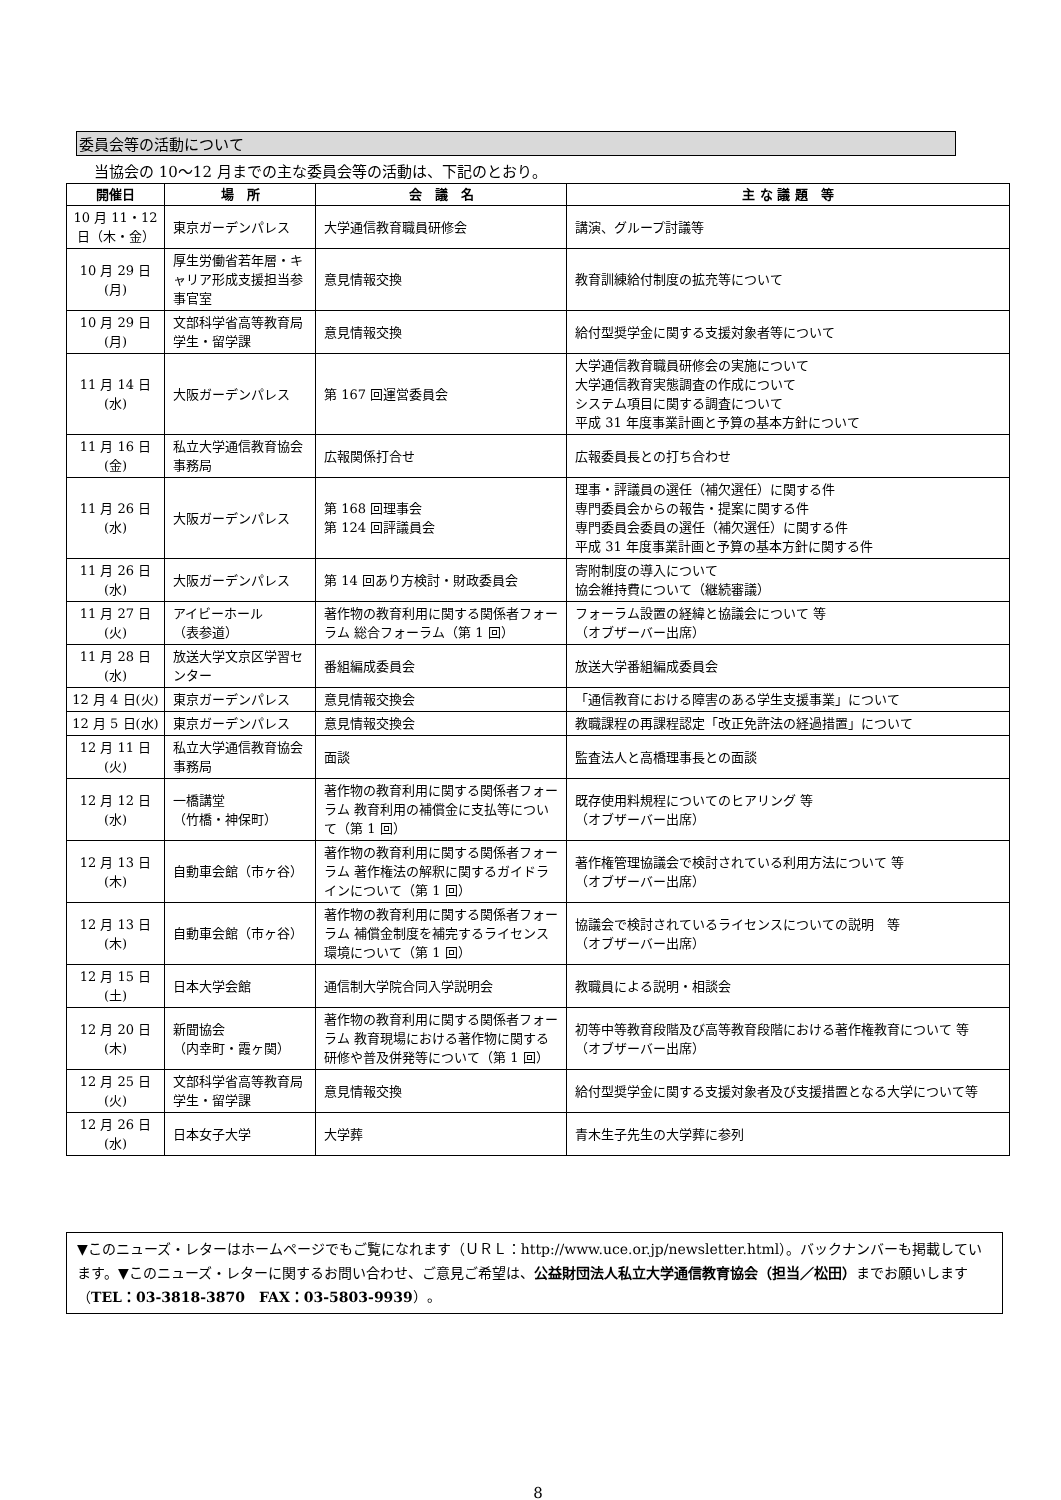委員会等の活動について
当協会の 10〜12 月までの主な委員会等の活動は、下記のとおり。
| 開催日 | 場 所 | 会 議 名 | 主 な 議 題 等 |
| --- | --- | --- | --- |
| 10 月 11・12 日（木・金） | 東京ガーデンパレス | 大学通信教育職員研修会 | 講演、グループ討議等 |
| 10 月 29 日 (月) | 厚生労働省若年層・キャリア形成支援担当参事官室 | 意見情報交換 | 教育訓練給付制度の拡充等について |
| 10 月 29 日 (月) | 文部科学省高等教育局学生・留学課 | 意見情報交換 | 給付型奨学金に関する支援対象者等について |
| 11 月 14 日 (水) | 大阪ガーデンパレス | 第 167 回運営委員会 | 大学通信教育職員研修会の実施について 大学通信教育実態調査の作成について システム項目に関する調査について 平成 31 年度事業計画と予算の基本方針について |
| 11 月 16 日 (金) | 私立大学通信教育協会事務局 | 広報関係打合せ | 広報委員長との打ち合わせ |
| 11 月 26 日 (水) | 大阪ガーデンパレス | 第 168 回理事会 第 124 回評議員会 | 理事・評議員の選任（補欠選任）に関する件 専門委員会からの報告・提案に関する件 専門委員会委員の選任（補欠選任）に関する件 平成 31 年度事業計画と予算の基本方針に関する件 |
| 11 月 26 日 (水) | 大阪ガーデンパレス | 第 14 回あり方検討・財政委員会 | 寄附制度の導入について 協会維持費について（継続審議） |
| 11 月 27 日 (火) | アイビーホール （表参道） | 著作物の教育利用に関する関係者フォーラム 総合フォーラム（第 1 回） | フォーラム設置の経緯と協議会について 等 （オブザーバー出席） |
| 11 月 28 日 (水) | 放送大学文京区学習センター | 番組編成委員会 | 放送大学番組編成委員会 |
| 12 月 4 日(火) | 東京ガーデンパレス | 意見情報交換会 | 「通信教育における障害のある学生支援事業」について |
| 12 月 5 日(水) | 東京ガーデンパレス | 意見情報交換会 | 教職課程の再課程認定「改正免許法の経過措置」について |
| 12 月 11 日 (火) | 私立大学通信教育協会事務局 | 面談 | 監査法人と高橋理事長との面談 |
| 12 月 12 日 (水) | 一橋講堂 （竹橋・神保町） | 著作物の教育利用に関する関係者フォーラム 教育利用の補償金に支払等について（第 1 回） | 既存使用料規程についてのヒアリング 等 （オブザーバー出席） |
| 12 月 13 日 (木) | 自動車会館（市ヶ谷） | 著作物の教育利用に関する関係者フォーラム 著作権法の解釈に関するガイドラインについて（第 1 回） | 著作権管理協議会で検討されている利用方法について 等 （オブザーバー出席） |
| 12 月 13 日 (木) | 自動車会館（市ヶ谷） | 著作物の教育利用に関する関係者フォーラム 補償金制度を補完するライセンス環境について（第 1 回） | 協議会で検討されているライセンスについての説明 等 （オブザーバー出席） |
| 12 月 15 日 (土) | 日本大学会館 | 通信制大学院合同入学説明会 | 教職員による説明・相談会 |
| 12 月 20 日 (木) | 新聞協会 （内幸町・霞ヶ関） | 著作物の教育利用に関する関係者フォーラム 教育現場における著作物に関する研修や普及併発等について（第 1 回） | 初等中等教育段階及び高等教育段階における著作権教育について 等 （オブザーバー出席） |
| 12 月 25 日 (火) | 文部科学省高等教育局学生・留学課 | 意見情報交換 | 給付型奨学金に関する支援対象者及び支援措置となる大学について等 |
| 12 月 26 日 (水) | 日本女子大学 | 大学葬 | 青木生子先生の大学葬に参列 |
▼このニューズ・レターはホームページでもご覧になれます（ＵＲＬ：http://www.uce.or.jp/newsletter.html）。バックナンバーも掲載しています。▼このニューズ・レターに関するお問い合わせ、ご意見ご希望は、公益財団法人私立大学通信教育協会（担当／松田）までお願いします（TEL：03-3818-3870　FAX：03-5803-9939）。
8